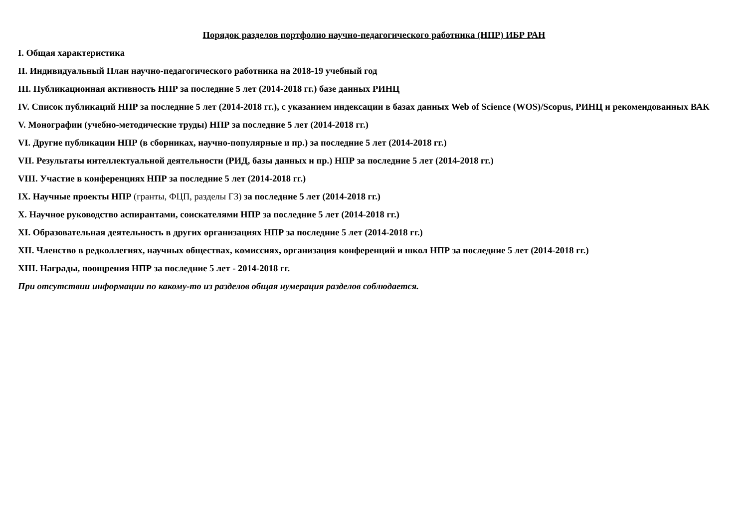Порядок разделов портфолио научно-педагогического работника (НПР) ИБР РАН
I. Общая характеристика
II. Индивидуальный План научно-педагогического работника на 2018-19 учебный год
III. Публикационная активность НПР за последние 5 лет (2014-2018 гг.) базе данных РИНЦ
IV. Список публикаций НПР за последние 5 лет (2014-2018 гг.), с указанием индексации в базах данных Web of Science (WOS)/Scopus, РИНЦ и рекомендованных ВАК
V. Монографии (учебно-методические труды) НПР за последние 5 лет (2014-2018 гг.)
VI. Другие публикации НПР (в сборниках, научно-популярные и пр.) за последние 5 лет (2014-2018 гг.)
VII. Результаты интеллектуальной деятельности (РИД, базы данных и пр.) НПР за последние 5 лет (2014-2018 гг.)
VIII. Участие в конференциях НПР за последние 5 лет (2014-2018 гг.)
IX. Научные проекты НПР (гранты, ФЦП, разделы ГЗ) за последние 5 лет (2014-2018 гг.)
X. Научное руководство аспирантами, соискателями НПР за последние 5 лет (2014-2018 гг.)
XI. Образовательная деятельность в других организациях НПР за последние 5 лет (2014-2018 гг.)
XII. Членство в редколлегиях, научных обществах, комиссиях, организация конференций и школ НПР за последние 5 лет (2014-2018 гг.)
XIII. Награды, поощрения НПР за последние 5 лет - 2014-2018 гг.
При отсутствии информации по какому-то из разделов общая нумерация разделов соблюдается.